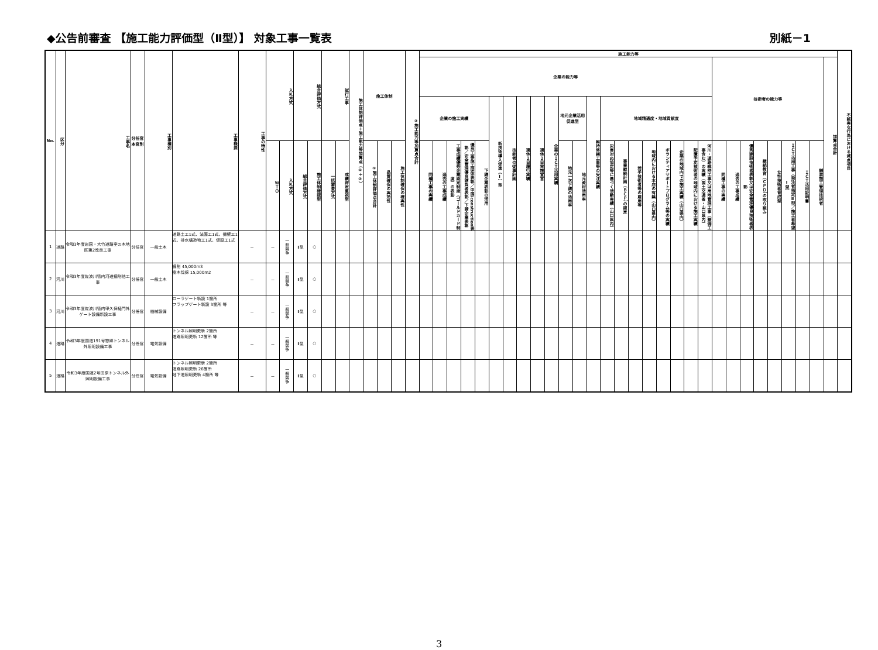◆公告前審査 【施工能力評価型（Ⅱ型）】 対象工事一覧表 別紙－1
| No. | 区分 | 工事名 | 分任官本官別 | 工事種別 | 工事概要 | 工事の特性 | 入札方式 | | 総合評価方式 | | 試行工事 | | 施工体制評価点＋施工能力等加算点（①＋②） | 施工体制 | | | ②施工能力等加算点合計 | 施工能力等 | | | | | | | | | | | | | | | | | | | | | | | | | | | | | | 不誠実な行為における減点項目 |
| --- | --- | --- | --- | --- | --- | --- | --- | --- | --- | --- | --- | --- | --- | --- | --- | --- | --- | --- | --- | --- | --- | --- | --- | --- | --- | --- | --- | --- | --- | --- | --- | --- | --- | --- | --- | --- | --- | --- | --- | --- | --- | --- | --- | --- | --- | --- | --- | --- |
| | | | | | | | | | | | | | | | | | | 企業の能力等 | | | | | | | | | | | | | | | | | | | | | 技術者の能力等 | | | | | | | | 加算点合計 | |
| | | | | | | | | | | | | | | | | | | 企業の施工実績 | | | | | 新技術導入促進（Ⅰ）型 | 技能者の従事計画 | 週休２日履行実績 | 週休２日実施宣言 | 企業のＩＣＴ活用実績 | 地元企業活用促進型 | | 維持修繕工事等の受注実績 | 地域精通度・地域貢献度 | | | | | | | | | | | | | | | | | |
| | | | | | | | ＷＴＯ | 入札方式 | 総合評価方式 | 施工体制確認型 | 一括審査方式 | 成績評定重視型 | | ①施工体制評価点合計 | 品質確保の実効性 | 施工体制確保の確実性 | | 同種工事の実績 | 過去の工事成績 | 工事成績優秀企業認定制度（ゴールドカード制度）の表彰 | 優良工事施工団体表彰／中国iconstruction表彰／安全管理優良請負者表彰／下請企業表彰 | 下請企業表彰の活用 | | | | | | 地元一次下請の活用率 | 地元資材活用率 | | 災害対応協定等に基づく活動実績（山口県内） | 事業継続計画（ＢＣＰ）の認定 | 若手技術者等の雇用等 | 地域内における本店の有無（山口県内） | ボランティアサポートプログラム等の実績 | 企業の地域内での施工実績（山口県内） | 配置予定技術者の地域内における施工実績 | 河川・道路維持工事又は用地管理工事（整備工事含む）の実績（国土交通省・山口県内） | 同種工事の実績 | 過去の工事成績 | 優秀建設技術者表彰又は安全管理優良技術者表彰 | 継続教育（ＣＰＤ）の取り組み | 女性技術者育成型 | ＩＣＴ活用工事（発注者指定Ⅱ型／施工者希望Ⅰ型） | ＩＣＴ活用証明書 | 舗装施工管理技術者 | | |
| 1 | 道路 | 令和3年度岩国・大竹道路室の木地区第2改良工事 | 分任官 | 一般土木 | 道路土工1式、法面工1式、擁壁工1式、排水構造物工1式、仮設工1式 | － | － | 一般競争 | Ⅱ型 | ○ | | | | | | | | | | | | | | | | | | | | | | | | | | | | | | | | | | | | | | |
| 2 | 河川 | 令和3年度佐波川管内河道掘削他工事 | 分任官 | 一般土木 | 掘削 45,000m3 樹木伐採 15,000m2 | － | － | 一般競争 | Ⅱ型 | ○ | | | | | | | | | | | | | | | | | | | | | | | | | | | | | | | | | | | | | | |
| 3 | 河川 | 令和3年度佐波川管内甲久保樋門外ゲート設備新設工事 | 分任官 | 機械設備 | ローラゲート新設 1箇所 フラップゲート新設 3箇所 等 | － | － | 一般競争 | Ⅱ型 | ○ | | | | | | | | | | | | | | | | | | | | | | | | | | | | | | | | | | | | | | |
| 4 | 道路 | 令和3年度国道191号惣郷トンネル外照明設備工事 | 分任官 | 電気設備 | トンネル照明更新 2箇所 道路照明更新 12箇所 等 | － | － | 一般競争 | Ⅱ型 | ○ | | | | | | | | | | | | | | | | | | | | | | | | | | | | | | | | | | | | | | |
| 5 | 道路 | 令和3年度国道2号田原トンネル外照明設備工事 | 分任官 | 電気設備 | トンネル照明更新 2箇所 道路照明更新 26箇所 地下道照明更新 4箇所 等 | － | － | 一般競争 | Ⅱ型 | ○ | | | | | | | | | | | | | | | | | | | | | | | | | | | | | | | | | | | | | | |
3